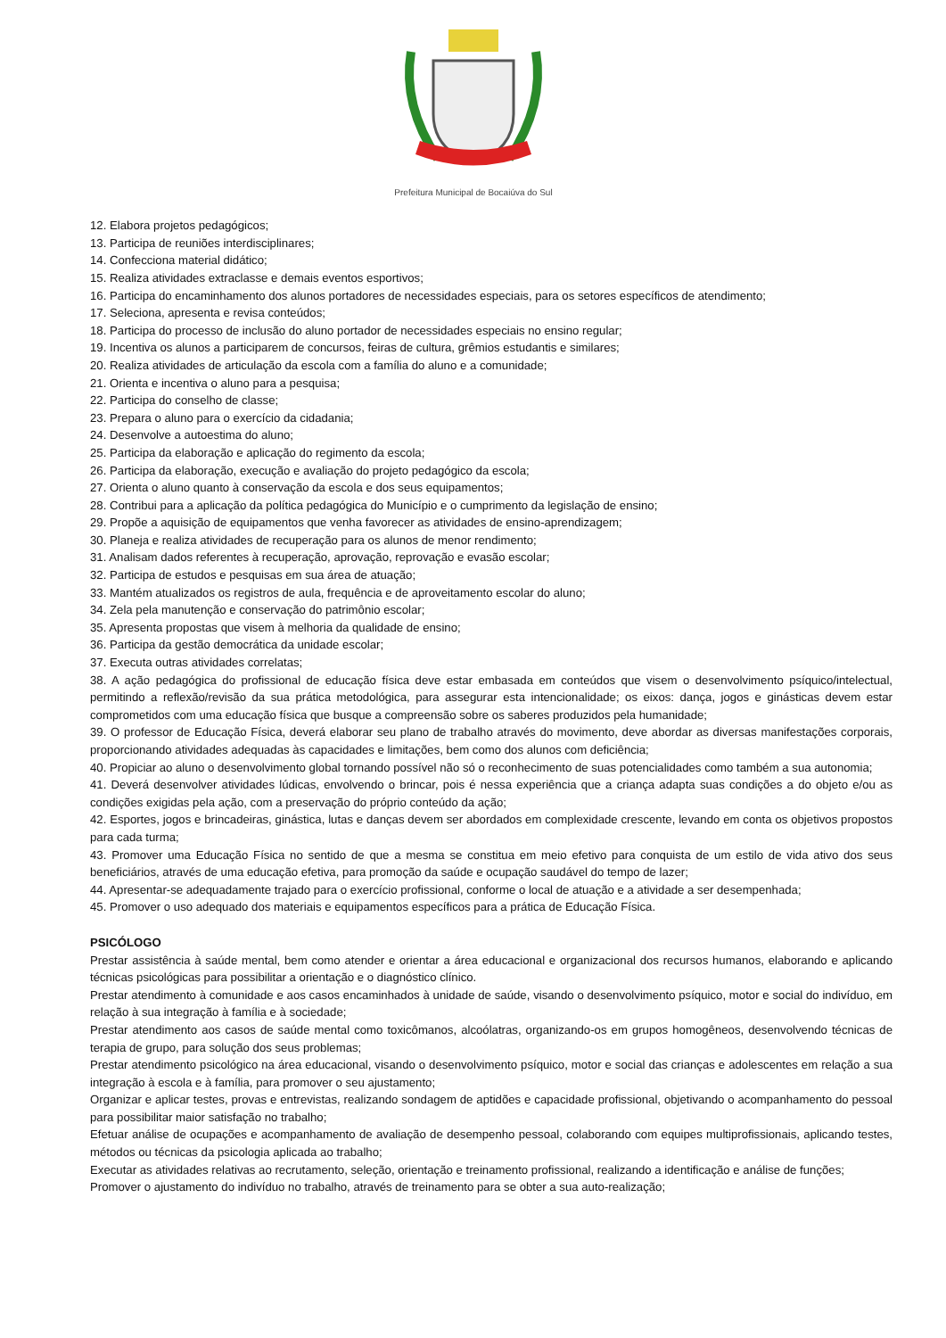Prefeitura Municipal de Bocaiúva do Sul
12. Elabora projetos pedagógicos;
13. Participa de reuniões interdisciplinares;
14. Confecciona material didático;
15. Realiza atividades extraclasse e demais eventos esportivos;
16. Participa do encaminhamento dos alunos portadores de necessidades especiais, para os setores específicos de atendimento;
17. Seleciona, apresenta e revisa conteúdos;
18. Participa do processo de inclusão do aluno portador de necessidades especiais no ensino regular;
19. Incentiva os alunos a participarem de concursos, feiras de cultura, grêmios estudantis e similares;
20. Realiza atividades de articulação da escola com a família do aluno e a comunidade;
21. Orienta e incentiva o aluno para a pesquisa;
22. Participa do conselho de classe;
23. Prepara o aluno para o exercício da cidadania;
24. Desenvolve a autoestima do aluno;
25. Participa da elaboração e aplicação do regimento da escola;
26. Participa da elaboração, execução e avaliação do projeto pedagógico da escola;
27. Orienta o aluno quanto à conservação da escola e dos seus equipamentos;
28. Contribui para a aplicação da política pedagógica do Município e o cumprimento da legislação de ensino;
29. Propõe a aquisição de equipamentos que venha favorecer as atividades de ensino-aprendizagem;
30. Planeja e realiza atividades de recuperação para os alunos de menor rendimento;
31. Analisam dados referentes à recuperação, aprovação, reprovação e evasão escolar;
32. Participa de estudos e pesquisas em sua área de atuação;
33. Mantém atualizados os registros de aula, frequência e de aproveitamento escolar do aluno;
34. Zela pela manutenção e conservação do patrimônio escolar;
35. Apresenta propostas que visem à melhoria da qualidade de ensino;
36. Participa da gestão democrática da unidade escolar;
37. Executa outras atividades correlatas;
38. A ação pedagógica do profissional de educação física deve estar embasada em conteúdos que visem o desenvolvimento psíquico/intelectual, permitindo a reflexão/revisão da sua prática metodológica, para assegurar esta intencionalidade; os eixos: dança, jogos e ginásticas devem estar comprometidos com uma educação física que busque a compreensão sobre os saberes produzidos pela humanidade;
39. O professor de Educação Física, deverá elaborar seu plano de trabalho através do movimento, deve abordar as diversas manifestações corporais, proporcionando atividades adequadas às capacidades e limitações, bem como dos alunos com deficiência;
40. Propiciar ao aluno o desenvolvimento global tornando possível não só o reconhecimento de suas potencialidades como também a sua autonomia;
41. Deverá desenvolver atividades lúdicas, envolvendo o brincar, pois é nessa experiência que a criança adapta suas condições a do objeto e/ou as condições exigidas pela ação, com a preservação do próprio conteúdo da ação;
42. Esportes, jogos e brincadeiras, ginástica, lutas e danças devem ser abordados em complexidade crescente, levando em conta os objetivos propostos para cada turma;
43. Promover uma Educação Física no sentido de que a mesma se constitua em meio efetivo para conquista de um estilo de vida ativo dos seus beneficiários, através de uma educação efetiva, para promoção da saúde e ocupação saudável do tempo de lazer;
44. Apresentar-se adequadamente trajado para o exercício profissional, conforme o local de atuação e a atividade a ser desempenhada;
45. Promover o uso adequado dos materiais e equipamentos específicos para a prática de Educação Física.
PSICÓLOGO
Prestar assistência à saúde mental, bem como atender e orientar a área educacional e organizacional dos recursos humanos, elaborando e aplicando técnicas psicológicas para possibilitar a orientação e o diagnóstico clínico.
Prestar atendimento à comunidade e aos casos encaminhados à unidade de saúde, visando o desenvolvimento psíquico, motor e social do indivíduo, em relação à sua integração à família e à sociedade;
Prestar atendimento aos casos de saúde mental como toxicômanos, alcoólatras, organizando-os em grupos homogêneos, desenvolvendo técnicas de terapia de grupo, para solução dos seus problemas;
Prestar atendimento psicológico na área educacional, visando o desenvolvimento psíquico, motor e social das crianças e adolescentes em relação a sua integração à escola e à família, para promover o seu ajustamento;
Organizar e aplicar testes, provas e entrevistas, realizando sondagem de aptidões e capacidade profissional, objetivando o acompanhamento do pessoal para possibilitar maior satisfação no trabalho;
Efetuar análise de ocupações e acompanhamento de avaliação de desempenho pessoal, colaborando com equipes multiprofissionais, aplicando testes, métodos ou técnicas da psicologia aplicada ao trabalho;
Executar as atividades relativas ao recrutamento, seleção, orientação e treinamento profissional, realizando a identificação e análise de funções;
Promover o ajustamento do indivíduo no trabalho, através de treinamento para se obter a sua auto-realização;